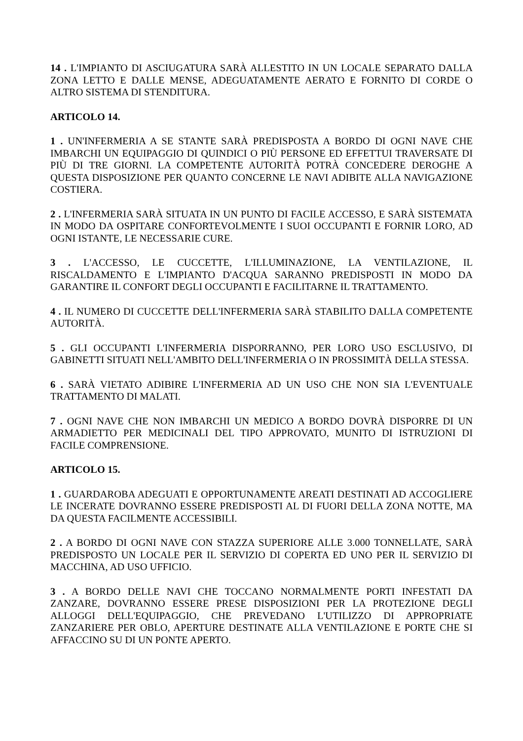14 . L'IMPIANTO DI ASCIUGATURA SARÀ ALLESTITO IN UN LOCALE SEPARATO DALLA ZONA LETTO E DALLE MENSE, ADEGUATAMENTE AERATO E FORNITO DI CORDE O ALTRO SISTEMA DI STENDITURA.
ARTICOLO 14.
1 . UN'INFERMERIA A SE STANTE SARÀ PREDISPOSTA A BORDO DI OGNI NAVE CHE IMBARCHI UN EQUIPAGGIO DI QUINDICI O PIÙ PERSONE ED EFFETTUI TRAVERSATE DI PIÙ DI TRE GIORNI. LA COMPETENTE AUTORITÀ POTRÀ CONCEDERE DEROGHE A QUESTA DISPOSIZIONE PER QUANTO CONCERNE LE NAVI ADIBITE ALLA NAVIGAZIONE COSTIERA.
2 . L'INFERMERIA SARÀ SITUATA IN UN PUNTO DI FACILE ACCESSO, E SARÀ SISTEMATA IN MODO DA OSPITARE CONFORTEVOLMENTE I SUOI OCCUPANTI E FORNIR LORO, AD OGNI ISTANTE, LE NECESSARIE CURE.
3 . L'ACCESSO, LE CUCCETTE, L'ILLUMINAZIONE, LA VENTILAZIONE, IL RISCALDAMENTO E L'IMPIANTO D'ACQUA SARANNO PREDISPOSTI IN MODO DA GARANTIRE IL CONFORT DEGLI OCCUPANTI E FACILITARNE IL TRATTAMENTO.
4 . IL NUMERO DI CUCCETTE DELL'INFERMERIA SARÀ STABILITO DALLA COMPETENTE AUTORITÀ.
5 . GLI OCCUPANTI L'INFERMERIA DISPORRANNO, PER LORO USO ESCLUSIVO, DI GABINETTI SITUATI NELL'AMBITO DELL'INFERMERIA O IN PROSSIMITÀ DELLA STESSA.
6 . SARÀ VIETATO ADIBIRE L'INFERMERIA AD UN USO CHE NON SIA L'EVENTUALE TRATTAMENTO DI MALATI.
7 . OGNI NAVE CHE NON IMBARCHI UN MEDICO A BORDO DOVRÀ DISPORRE DI UN ARMADIETTO PER MEDICINALI DEL TIPO APPROVATO, MUNITO DI ISTRUZIONI DI FACILE COMPRENSIONE.
ARTICOLO 15.
1 . GUARDAROBA ADEGUATI E OPPORTUNAMENTE AREATI DESTINATI AD ACCOGLIERE LE INCERATE DOVRANNO ESSERE PREDISPOSTI AL DI FUORI DELLA ZONA NOTTE, MA DA QUESTA FACILMENTE ACCESSIBILI.
2 . A BORDO DI OGNI NAVE CON STAZZA SUPERIORE ALLE 3.000 TONNELLATE, SARÀ PREDISPOSTO UN LOCALE PER IL SERVIZIO DI COPERTA ED UNO PER IL SERVIZIO DI MACCHINA, AD USO UFFICIO.
3 . A BORDO DELLE NAVI CHE TOCCANO NORMALMENTE PORTI INFESTATI DA ZANZARE, DOVRANNO ESSERE PRESE DISPOSIZIONI PER LA PROTEZIONE DEGLI ALLOGGI DELL'EQUIPAGGIO, CHE PREVEDANO L'UTILIZZO DI APPROPRIATE ZANZARIERE PER OBLO, APERTURE DESTINATE ALLA VENTILAZIONE E PORTE CHE SI AFFACCINO SU DI UN PONTE APERTO.